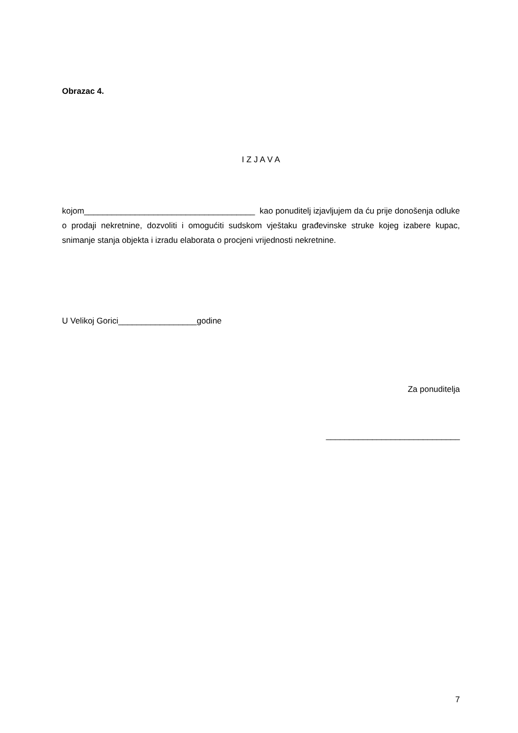Obrazac 4.
I Z J A V A
kojom_____________________________________ kao ponuditelj izjavljujem da ću prije donošenja odluke o prodaji nekretnine, dozvoliti i omogućiti sudskom vještaku građevinske struke kojeg izabere kupac, snimanje stanja objekta i izradu elaborata o procjeni vrijednosti nekretnine.
U Velikoj Gorici_________________godine
Za ponuditelja
_____________________________
7